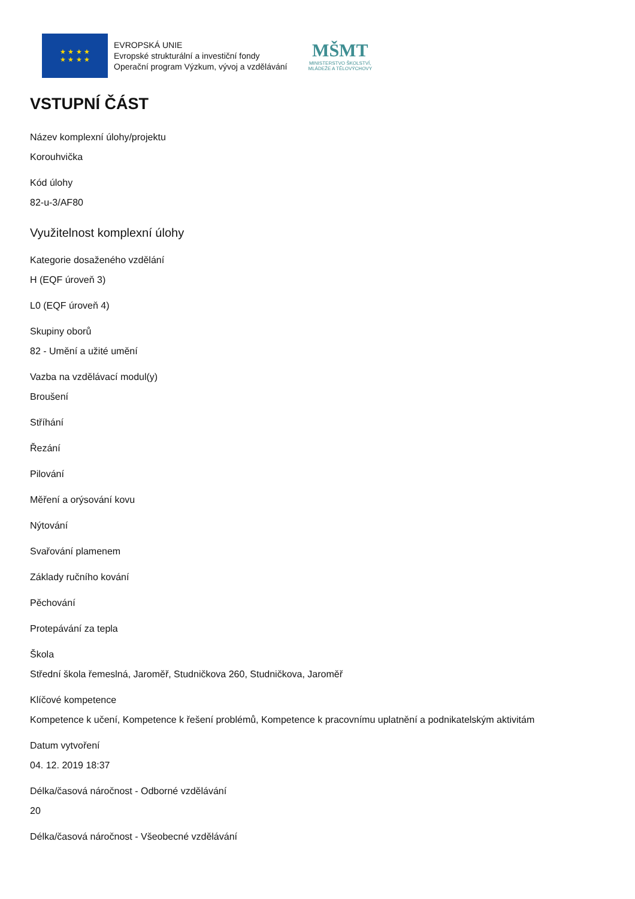★ ★ ★ ★
★ ★ ★ ★
EVROPSKÁ UNIE
Evropské strukturální a investiční fondy
Operační program Výzkum, vývoj a vzdělávání
MŠMT
MINISTERSTVO ŠKOLSTVÍ,
MLÁDEŽE A TĚLOVÝCHOVY
VSTUPNÍ ČÁST
Název komplexní úlohy/projektu
Korouhvička
Kód úlohy
82-u-3/AF80
Využitelnost komplexní úlohy
Kategorie dosaženého vzdělání
H (EQF úroveň 3)
L0 (EQF úroveň 4)
Skupiny oborů
82 - Umění a užité umění
Vazba na vzdělávací modul(y)
Broušení
Stříhání
Řezání
Pilování
Měření a orýsování kovu
Nýtování
Svařování plamenem
Základy ručního kování
Pěchování
Protepávání za tepla
Škola
Střední škola řemeslná, Jaroměř, Studničkova 260, Studničkova, Jaroměř
Klíčové kompetence
Kompetence k učení, Kompetence k řešení problémů, Kompetence k pracovnímu uplatnění a podnikatelským aktivitám
Datum vytvoření
04. 12. 2019 18:37
Délka/časová náročnost - Odborné vzdělávání
20
Délka/časová náročnost - Všeobecné vzdělávání